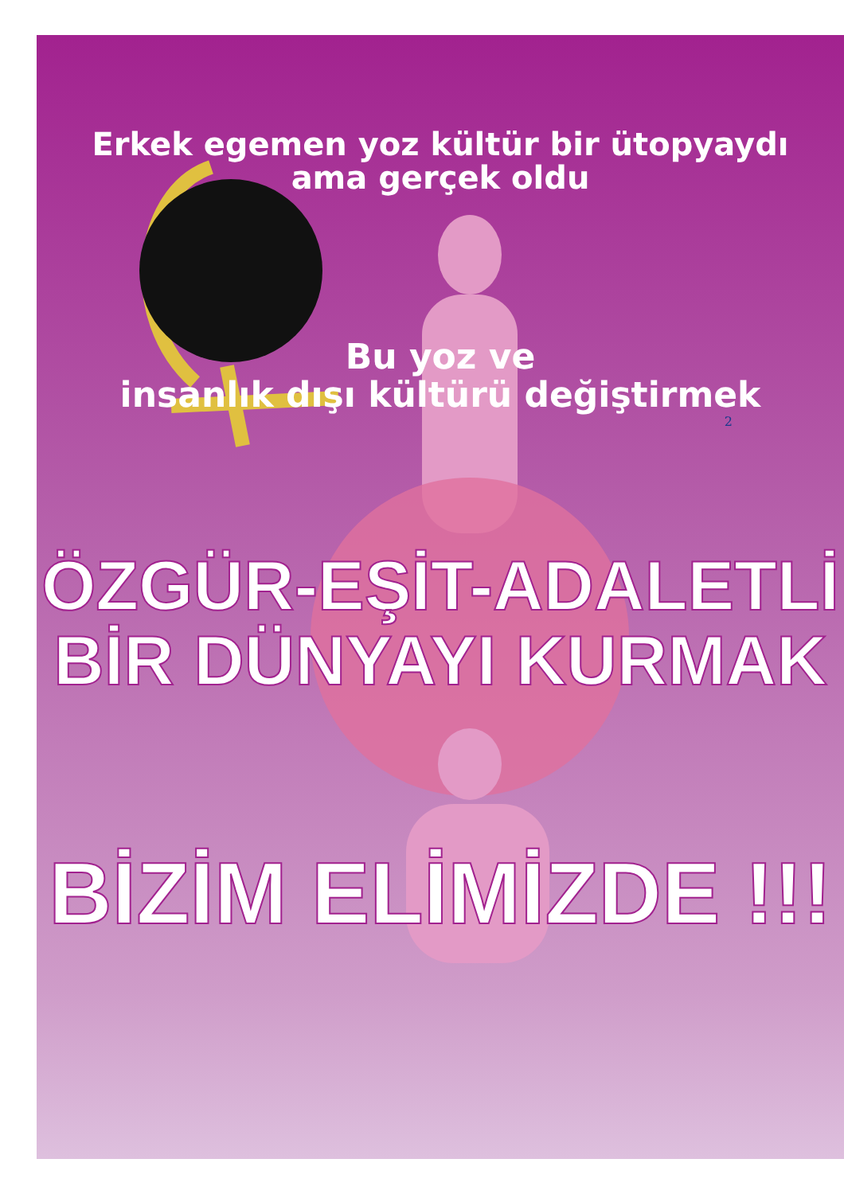Erkek egemen yoz kültür bir ütopyaydı
ama gerçek oldu
Bu yoz ve
insanlık dışı kültürü değiştirmek
2
ÖZGÜR-EŞİT-ADALETLİ
BİR DÜNYAYI KURMAK
BİZİM ELİMİZDE !!!